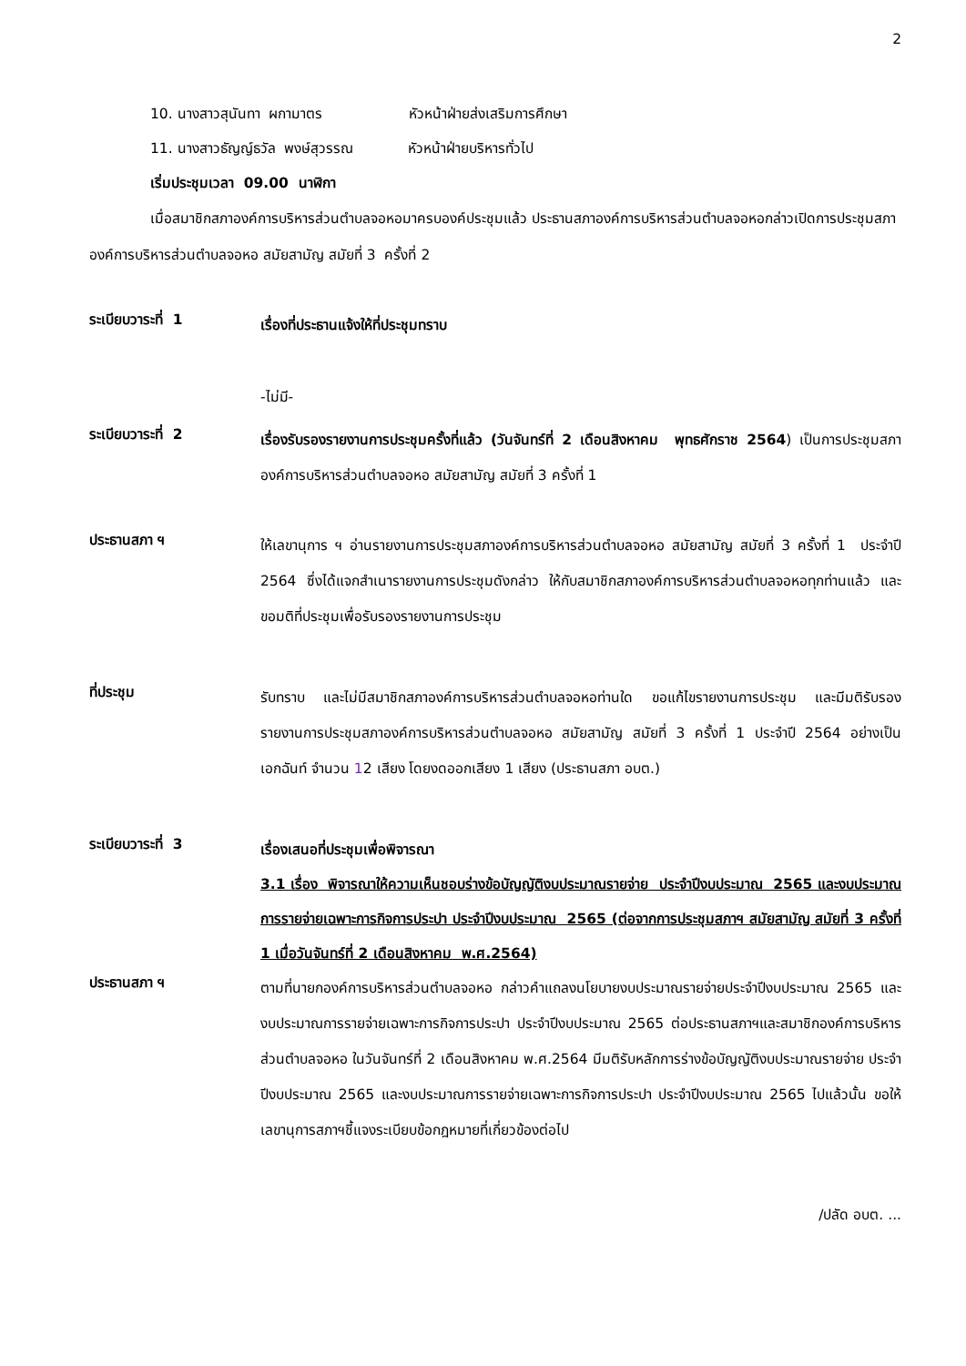2
10. นางสาวสุนันทา ผกามาตร หัวหน้าฝ่ายส่งเสริมการศึกษา
11. นางสาวธัญญ์ธวัล พงษ์สุวรรณ หัวหน้าฝ่ายบริหารทั่วไป
เริ่มประชุมเวลา 09.00 นาฬิกา
เมื่อสมาชิกสภาองค์การบริหารส่วนตำบลจอหอมาครบองค์ประชุมแล้ว ประธานสภาองค์การบริหารส่วนตำบลจอหอกล่าวเปิดการประชุมสภาองค์การบริหารส่วนตำบลจอหอ สมัยสามัญ สมัยที่ 3 ครั้งที่ 2
ระเบียบวาระที่ 1
เรื่องที่ประธานแจ้งให้ที่ประชุมทราบ
-ไม่มี-
ระเบียบวาระที่ 2
เรื่องรับรองรายงานการประชุมครั้งที่แล้ว (วันจันทร์ที่ 2 เดือนสิงหาคม พุทธศักราช 2564) เป็นการประชุมสภาองค์การบริหารส่วนตำบลจอหอ สมัยสามัญ สมัยที่ 3 ครั้งที่ 1
ประธานสภา ฯ
ให้เลขานุการ ฯ อ่านรายงานการประชุมสภาองค์การบริหารส่วนตำบลจอหอ สมัยสามัญ สมัยที่ 3 ครั้งที่ 1 ประจำปี 2564 ซึ่งได้แจกสำเนารายงานการประชุมดังกล่าว ให้กับสมาชิกสภาองค์การบริหารส่วนตำบลจอหอทุกท่านแล้ว และขอมติที่ประชุมเพื่อรับรองรายงานการประชุม
ที่ประชุม
รับทราบ และไม่มีสมาชิกสภาองค์การบริหารส่วนตำบลจอหอท่านใด ขอแก้ไขรายงานการประชุม และมีมติรับรองรายงานการประชุมสภาองค์การบริหารส่วนตำบลจอหอ สมัยสามัญ สมัยที่ 3 ครั้งที่ 1 ประจำปี 2564 อย่างเป็นเอกฉันท์ จำนวน 12 เสียง โดยงดออกเสียง 1 เสียง (ประธานสภา อบต.)
ระเบียบวาระที่ 3
เรื่องเสนอที่ประชุมเพื่อพิจารณา
3.1 เรื่อง พิจารณาให้ความเห็นชอบร่างข้อบัญญัติงบประมาณรายจ่าย ประจำปีงบประมาณ 2565 และงบประมาณการรายจ่ายเฉพาะการกิจการประปา ประจำปีงบประมาณ 2565 (ต่อจากการประชุมสภาฯ สมัยสามัญ สมัยที่ 3 ครั้งที่ 1 เมื่อวันจันทร์ที่ 2 เดือนสิงหาคม พ.ศ.2564)
ประธานสภา ฯ
ตามที่นายกองค์การบริหารส่วนตำบลจอหอ กล่าวคำแถลงนโยบายงบประมาณรายจ่ายประจำปีงบประมาณ 2565 และงบประมาณการรายจ่ายเฉพาะการกิจการประปา ประจำปีงบประมาณ 2565 ต่อประธานสภาฯและสมาชิกองค์การบริหารส่วนตำบลจอหอ ในวันจันทร์ที่ 2 เดือนสิงหาคม พ.ศ.2564 มีมติรับหลักการร่างข้อบัญญัติงบประมาณรายจ่าย ประจำปีงบประมาณ 2565 และงบประมาณการรายจ่ายเฉพาะการกิจการประปา ประจำปีงบประมาณ 2565 ไปแล้วนั้น ขอให้เลขานุการสภาฯชี้แจงระเบียบข้อกฎหมายที่เกี่ยวข้องต่อไป
/ปลัด อบต. ...